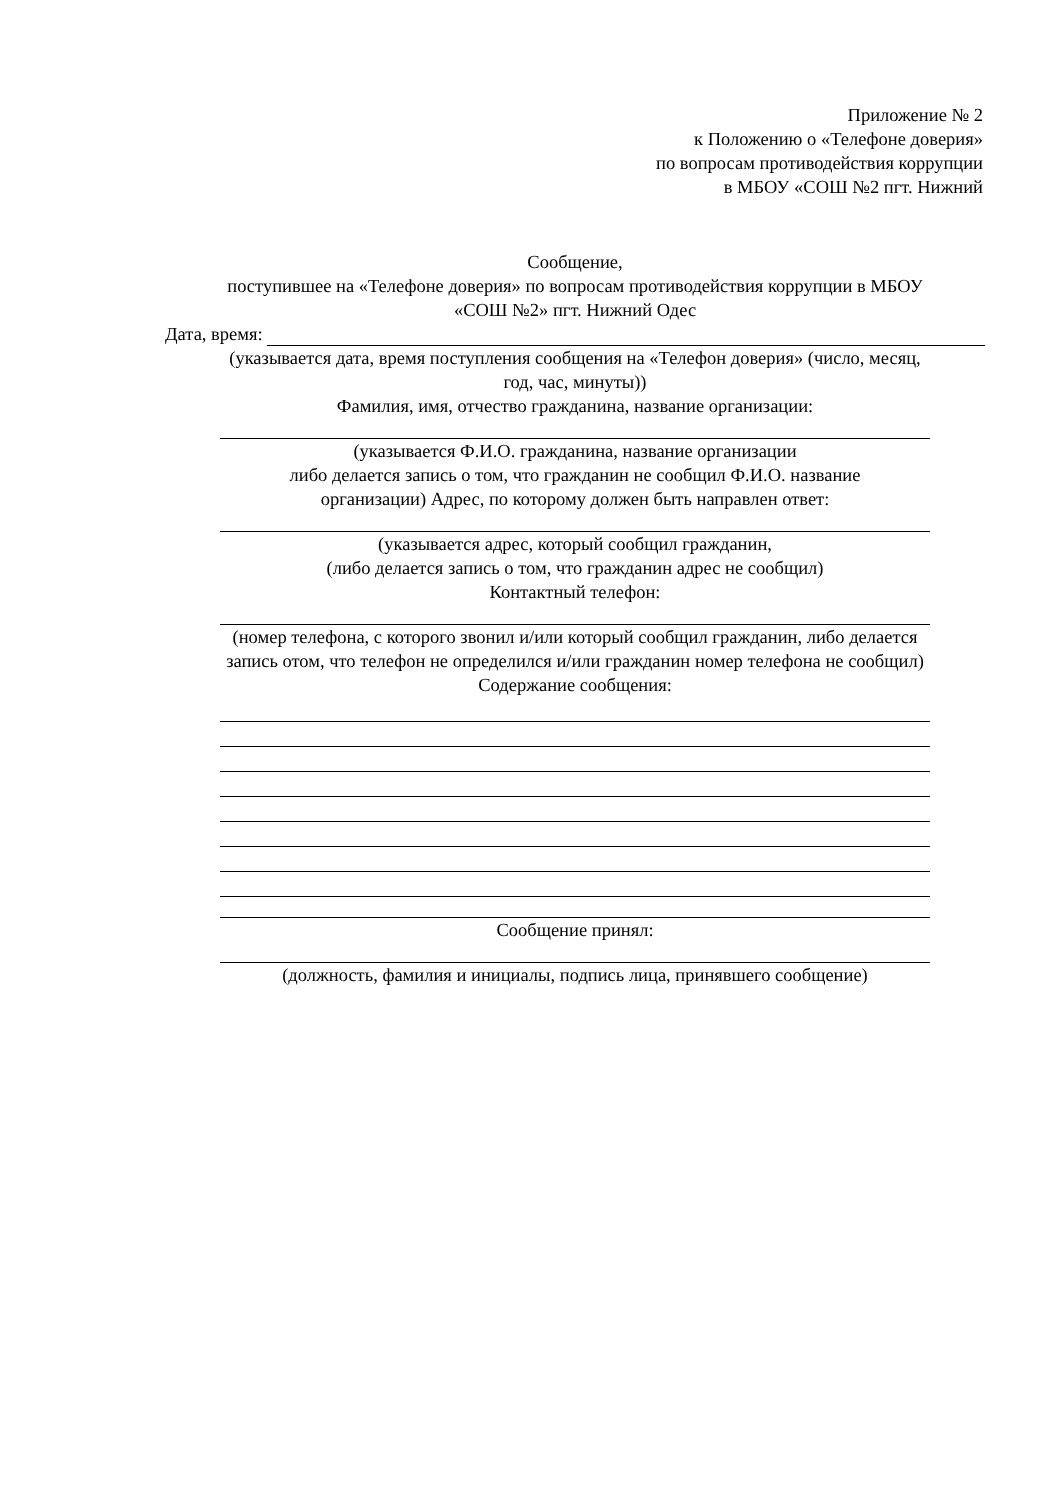Приложение № 2
к Положению о «Телефоне доверия»
по вопросам противодействия коррупции
в МБОУ «СОШ №2 пгт. Нижний
Сообщение,
поступившее на «Телефоне доверия» по вопросам противодействия коррупции в МБОУ
«СОШ №2» пгт. Нижний Одес
Дата, время:
(указывается дата, время поступления сообщения на «Телефон доверия» (число, месяц,
год, час, минуты))
Фамилия, имя, отчество гражданина, название организации:
(указывается Ф.И.О. гражданина, название организации
либо делается запись о том, что гражданин не сообщил Ф.И.О. название
организации) Адрес, по которому должен быть направлен ответ:
(указывается адрес, который сообщил гражданин,
(либо делается запись о том, что гражданин адрес не сообщил)
Контактный телефон:
(номер телефона, с которого звонил и/или который сообщил гражданин, либо делается
запись отом, что телефон не определился и/или гражданин номер телефона не сообщил)
Содержание сообщения:
Сообщение принял:
(должность, фамилия и инициалы, подпись лица, принявшего сообщение)